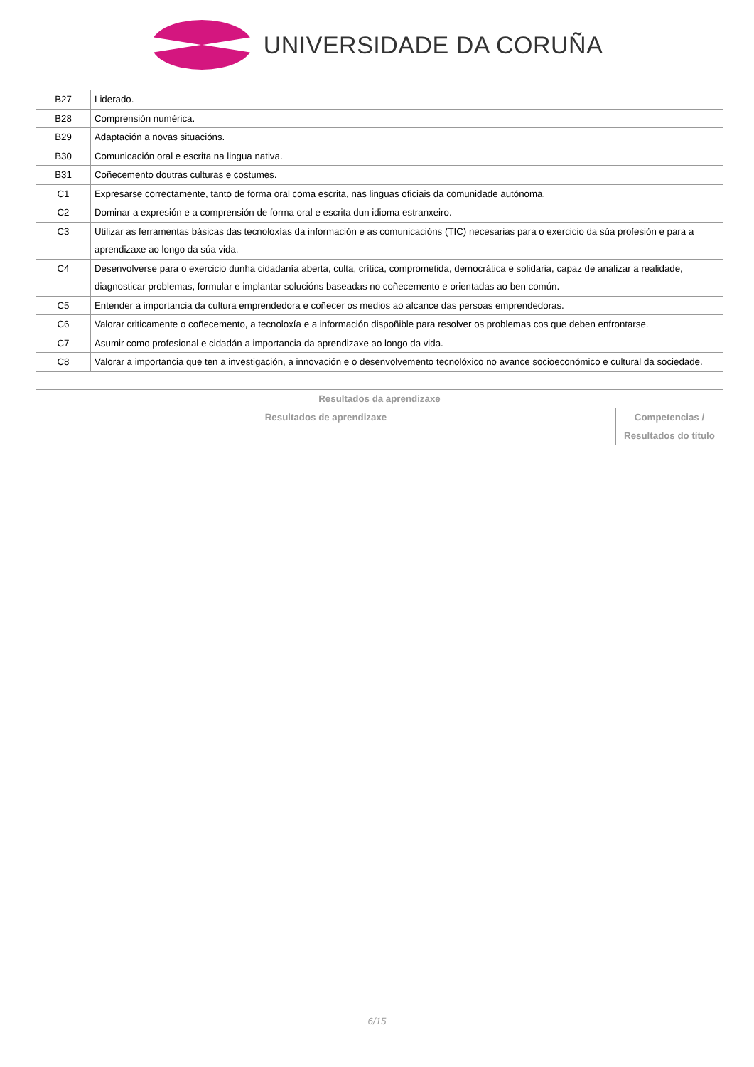UNIVERSIDADE DA CORUÑA
| B27 | Liderado. |
| B28 | Comprensión numérica. |
| B29 | Adaptación a novas situacións. |
| B30 | Comunicación oral e escrita na lingua nativa. |
| B31 | Coñecemento doutras culturas e costumes. |
| C1 | Expresarse correctamente, tanto de forma oral coma escrita, nas linguas oficiais da comunidade autónoma. |
| C2 | Dominar a expresión e a comprensión de forma oral e escrita dun idioma estranxeiro. |
| C3 | Utilizar as ferramentas básicas das tecnoloxías da información e as comunicacións (TIC) necesarias para o exercicio da súa profesión e para a aprendizaxe ao longo da súa vida. |
| C4 | Desenvolverse para o exercicio dunha cidadanía aberta, culta, crítica, comprometida, democrática e solidaria, capaz de analizar a realidade, diagnosticar problemas, formular e implantar solucións baseadas no coñecemento e orientadas ao ben común. |
| C5 | Entender a importancia da cultura emprendedora e coñecer os medios ao alcance das persoas emprendedoras. |
| C6 | Valorar criticamente o coñecemento, a tecnoloxía e a información dispoñible para resolver os problemas cos que deben enfrontarse. |
| C7 | Asumir como profesional e cidadán a importancia da aprendizaxe ao longo da vida. |
| C8 | Valorar a importancia que ten a investigación, a innovación e o desenvolvemento tecnolóxico no avance socioeconómico e cultural da sociedade. |
| Resultados da aprendizaxe | |
| --- | --- |
| Resultados de aprendizaxe | Competencias / Resultados do título |
6/15